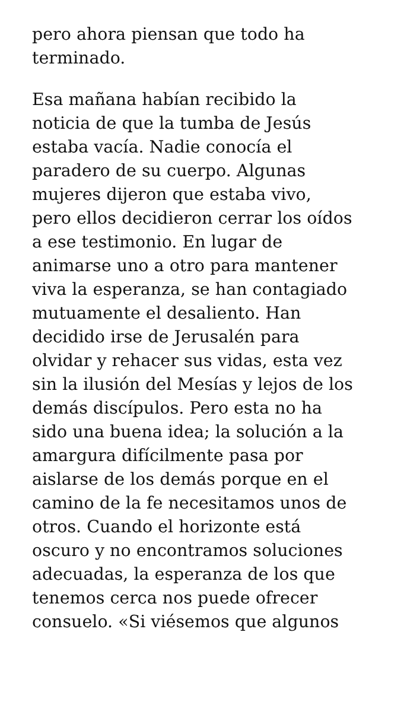pero ahora piensan que todo ha
terminado.
Esa mañana habían recibido la
noticia de que la tumba de Jesús
estaba vacía. Nadie conocía el
paradero de su cuerpo. Algunas
mujeres dijeron que estaba vivo,
pero ellos decidieron cerrar los oídos
a ese testimonio. En lugar de
animarse uno a otro para mantener
viva la esperanza, se han contagiado
mutuamente el desaliento. Han
decidido irse de Jerusalén para
olvidar y rehacer sus vidas, esta vez
sin la ilusión del Mesías y lejos de los
demás discípulos. Pero esta no ha
sido una buena idea; la solución a la
amargura difícilmente pasa por
aislarse de los demás porque en el
camino de la fe necesitamos unos de
otros. Cuando el horizonte está
oscuro y no encontramos soluciones
adecuadas, la esperanza de los que
tenemos cerca nos puede ofrecer
consuelo. «Si viésemos que algunos